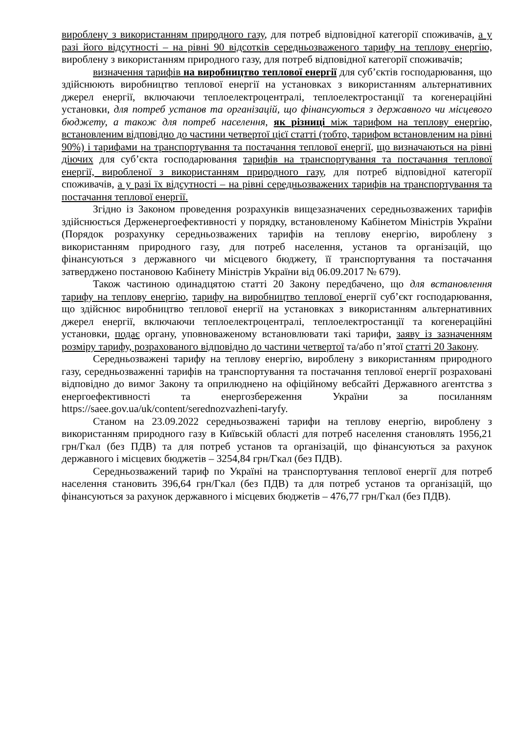вироблену з використанням природного газу, для потреб відповідної категорії споживачів, а у разі його відсутності – на рівні 90 відсотків середньозваженого тарифу на теплову енергію, вироблену з використанням природного газу, для потреб відповідної категорії споживачів;
визначення тарифів на виробництво теплової енергії для суб’єктів господарювання, що здійснюють виробництво теплової енергії на установках з використанням альтернативних джерел енергії, включаючи теплоелектроцентралі, теплоелектростанції та когенераційні установки, для потреб установ та організацій, що фінансуються з державного чи місцевого бюджету, а також для потреб населення, як різниці між тарифом на теплову енергію, встановленим відповідно до частини четвертої цієї статті (тобто, тарифом встановленим на рівні 90%) і тарифами на транспортування та постачання теплової енергії, що визначаються на рівні діючих для суб’єкта господарювання тарифів на транспортування та постачання теплової енергії, виробленої з використанням природного газу, для потреб відповідної категорії споживачів, а у разі їх відсутності – на рівні середньозважених тарифів на транспортування та постачання теплової енергії.
Згідно із Законом проведення розрахунків вищезазначених середньозважених тарифів здійснюється Держенергоефективності у порядку, встановленому Кабінетом Міністрів України (Порядок розрахунку середньозважених тарифів на теплову енергію, вироблену з використанням природного газу, для потреб населення, установ та організацій, що фінансуються з державного чи місцевого бюджету, її транспортування та постачання затверджено постановою Кабінету Міністрів України від 06.09.2017 № 679).
Також частиною одинадцятою статті 20 Закону передбачено, що для встановлення тарифу на теплову енергію, тарифу на виробництво теплової енергії суб’єкт господарювання, що здійснює виробництво теплової енергії на установках з використанням альтернативних джерел енергії, включаючи теплоелектроцентралі, теплоелектростанції та когенераційні установки, подає органу, уповноваженому встановлювати такі тарифи, заяву із зазначенням розміру тарифу, розрахованого відповідно до частини четвертої та/або п’ятої статті 20 Закону.
Середньозважені тарифу на теплову енергію, вироблену з використанням природного газу, середньозваженні тарифів на транспортування та постачання теплової енергії розраховані відповідно до вимог Закону та оприлюднено на офіційному вебсайті Державного агентства з енергоефективності та енергозбереження України за посиланням https://saee.gov.ua/uk/content/serednozvazheni-taryfy.
Станом на 23.09.2022 середньозважені тарифи на теплову енергію, вироблену з використанням природного газу в Київській області для потреб населення становлять 1956,21 грн/Гкал (без ПДВ) та для потреб установ та організацій, що фінансуються за рахунок державного і місцевих бюджетів – 3254,84 грн/Гкал (без ПДВ).
Середньозважений тариф по Україні на транспортування теплової енергії для потреб населення становить 396,64 грн/Гкал (без ПДВ) та для потреб установ та організацій, що фінансуються за рахунок державного і місцевих бюджетів – 476,77 грн/Гкал (без ПДВ).